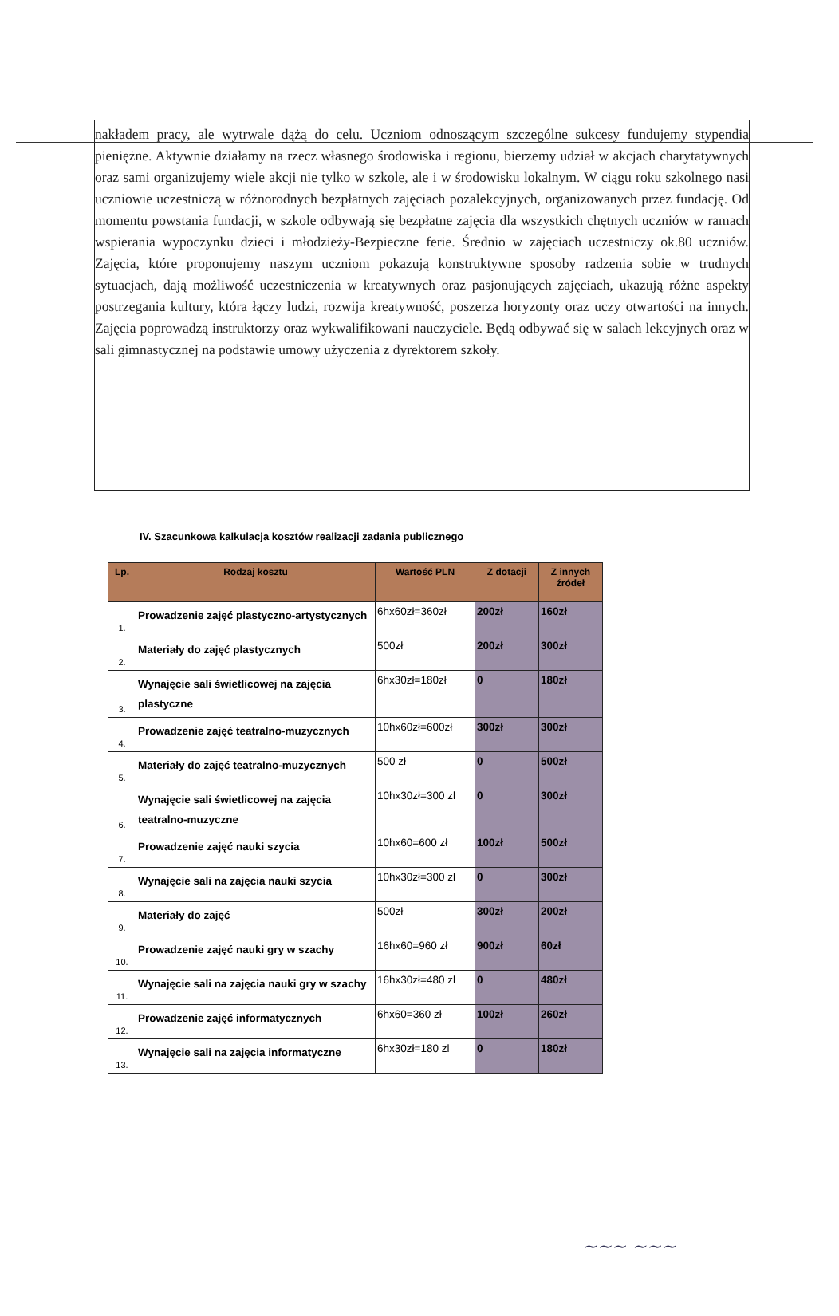nakładem pracy, ale wytrwale dążą do celu. Uczniom odnoszącym szczególne sukcesy fundujemy stypendia pieniężne. Aktywnie działamy na rzecz własnego środowiska i regionu, bierzemy udział w akcjach charytatywnych oraz sami organizujemy wiele akcji nie tylko w szkole, ale i w środowisku lokalnym. W ciągu roku szkolnego nasi uczniowie uczestniczą w różnorodnych bezpłatnych zajęciach pozalekcyjnych, organizowanych przez fundację. Od momentu powstania fundacji, w szkole odbywają się bezpłatne zajęcia dla wszystkich chętnych uczniów w ramach wspierania wypoczynku dzieci i młodzieży-Bezpieczne ferie. Średnio w zajęciach uczestniczy ok.80 uczniów. Zajęcia, które proponujemy naszym uczniom pokazują konstruktywne sposoby radzenia sobie w trudnych sytuacjach, dają możliwość uczestniczenia w kreatywnych oraz pasjonujących zajęciach, ukazują różne aspekty postrzegania kultury, która łączy ludzi, rozwija kreatywność, poszerza horyzonty oraz uczy otwartości na innych. Zajęcia poprowadzą instruktorzy oraz wykwalifikowani nauczyciele. Będą odbywać się w salach lekcyjnych oraz w sali gimnastycznej na podstawie umowy użyczenia z dyrektorem szkoły.
IV. Szacunkowa kalkulacja kosztów realizacji zadania publicznego
| Lp. | Rodzaj kosztu | Wartość PLN | Z dotacji | Z innych źródeł |
| --- | --- | --- | --- | --- |
| 1. | Prowadzenie zajęć plastyczno-artystycznych | 6hx60zł=360zł | 200zł | 160zł |
| 2. | Materiały do zajęć plastycznych | 500zł | 200zł | 300zł |
| 3. | Wynajęcie sali świetlicowej na zajęcia plastyczne | 6hx30zł=180zł | 0 | 180zł |
| 4. | Prowadzenie zajęć teatralno-muzycznych | 10hx60zł=600zł | 300zł | 300zł |
| 5. | Materiały do zajęć teatralno-muzycznych | 500 zł | 0 | 500zł |
| 6. | Wynajęcie sali świetlicowej na zajęcia teatralno-muzyczne | 10hx30zł=300 zl | 0 | 300zł |
| 7. | Prowadzenie zajęć nauki szycia | 10hx60=600 zł | 100zł | 500zł |
| 8. | Wynajęcie sali na zajęcia nauki szycia | 10hx30zł=300 zl | 0 | 300zł |
| 9. | Materiały do zajęć | 500zł | 300zł | 200zł |
| 10. | Prowadzenie zajęć nauki gry w szachy | 16hx60=960 zł | 900zł | 60zł |
| 11. | Wynajęcie sali na zajęcia nauki gry w szachy | 16hx30zł=480 zl | 0 | 480zł |
| 12. | Prowadzenie zajęć informatycznych | 6hx60=360 zł | 100zł | 260zł |
| 13. | Wynajęcie sali na zajęcia informatyczne | 6hx30zł=180 zl | 0 | 180zł |
~~~ ~~~